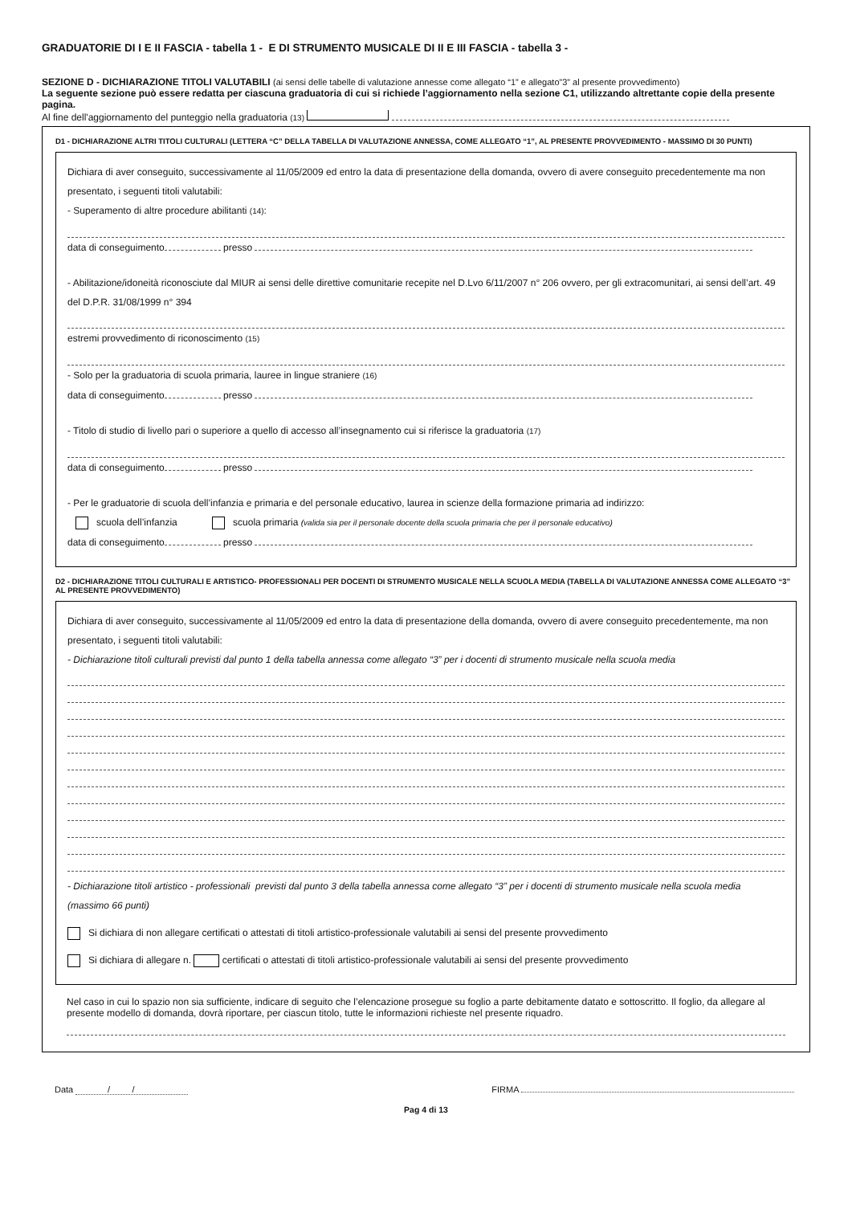GRADUATORIE DI I E II FASCIA - tabella 1 - E DI STRUMENTO MUSICALE DI II E III FASCIA - tabella 3 -
SEZIONE D - DICHIARAZIONE TITOLI VALUTABILI (ai sensi delle tabelle di valutazione annesse come allegato “1” e allegato”3” al presente provvedimento)
La seguente sezione può essere redatta per ciascuna graduatoria di cui si richiede l’aggiornamento nella sezione C1, utilizzando altrettante copie della presente pagina.
Al fine dell'aggiornamento del punteggio nella graduatoria (13)
D1 - DICHIARAZIONE ALTRI TITOLI CULTURALI (LETTERA “C” DELLA TABELLA DI VALUTAZIONE ANNESSA, COME ALLEGATO “1”, AL PRESENTE PROVVEDIMENTO - MASSIMO DI 30 PUNTI)
Dichiara di aver conseguito, successivamente al 11/05/2009 ed entro la data di presentazione della domanda, ovvero di avere conseguito precedentemente ma non presentato, i seguenti titoli valutabili:
- Superamento di altre procedure abilitanti (14):
data di conseguimento presso
- Abilitazione/idoneità riconosciute dal MIUR ai sensi delle direttive comunitarie recepite nel D.Lvo 6/11/2007 n° 206 ovvero, per gli extracomunitari, ai sensi dell’art. 49 del D.P.R. 31/08/1999 n° 394
estremi provvedimento di riconoscimento (15)
- Solo per la graduatoria di scuola primaria, lauree in lingue straniere (16)
data di conseguimento presso
- Titolo di studio di livello pari o superiore a quello di accesso all’insegnamento cui si riferisce la graduatoria (17)
data di conseguimento presso
- Per le graduatorie di scuola dell’infanzia e primaria e del personale educativo, laurea in scienze della formazione primaria ad indirizzo:
scuola dell’infanzia scuola primaria (valida sia per il personale docente della scuola primaria che per il personale educativo)
data di conseguimento presso
D2 - DICHIARAZIONE TITOLI CULTURALI E ARTISTICO- PROFESSIONALI PER DOCENTI DI STRUMENTO MUSICALE NELLA SCUOLA MEDIA (TABELLA DI VALUTAZIONE ANNESSA COME ALLEGATO “3” AL PRESENTE PROVVEDIMENTO)
Dichiara di aver conseguito, successivamente al 11/05/2009 ed entro la data di presentazione della domanda, ovvero di avere conseguito precedentemente, ma non presentato, i seguenti titoli valutabili:
- Dichiarazione titoli culturali previsti dal punto 1 della tabella annessa come allegato “3” per i docenti di strumento musicale nella scuola media
- Dichiarazione titoli artistico - professionali previsti dal punto 3 della tabella annessa come allegato “3” per i docenti di strumento musicale nella scuola media (massimo 66 punti)
Si dichiara di non allegare certificati o attestati di titoli artistico-professionale valutabili ai sensi del presente provvedimento
Si dichiara di allegare n. certificati o attestati di titoli artistico-professionale valutabili ai sensi del presente provvedimento
Nel caso in cui lo spazio non sia sufficiente, indicare di seguito che l’elencazione prosegue su foglio a parte debitamente datato e sottoscritto. Il foglio, da allegare al presente modello di domanda, dovrà riportare, per ciascun titolo, tutte le informazioni richieste nel presente riquadro.
Data / / FIRMA
Pag 4 di 13